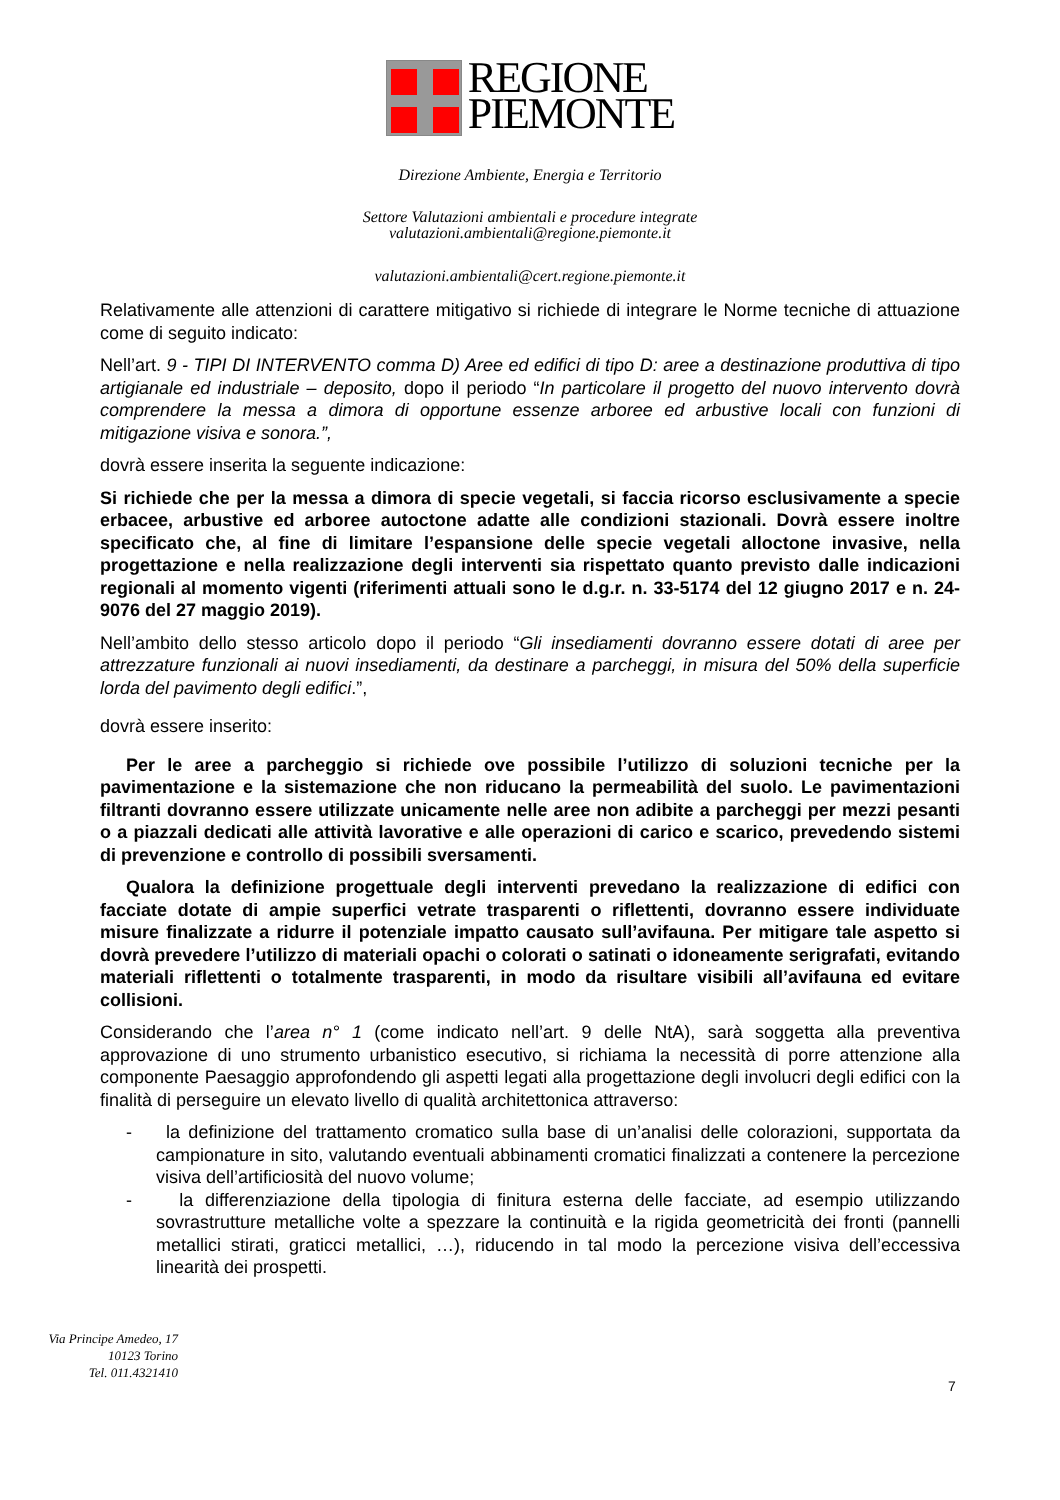REGIONE
PIEMONTE
Direzione Ambiente, Energia e Territorio
Settore Valutazioni ambientali e procedure integrate
valutazioni.ambientali@regione.piemonte.it
valutazioni.ambientali@cert.regione.piemonte.it
Relativamente alle attenzioni di carattere mitigativo si richiede di integrare le Norme tecniche di attuazione come di seguito indicato:
Nell’art. 9 - TIPI DI INTERVENTO comma D) Aree ed edifici di tipo D: aree a destinazione produttiva di tipo artigianale ed industriale – deposito, dopo il periodo “In particolare il progetto del nuovo intervento dovrà comprendere la messa a dimora di opportune essenze arboree ed arbustive locali con funzioni di mitigazione visiva e sonora.”,
dovrà essere inserita la seguente indicazione:
Si richiede che per la messa a dimora di specie vegetali, si faccia ricorso esclusivamente a specie erbacee, arbustive ed arboree autoctone adatte alle condizioni stazionali. Dovrà essere inoltre specificato che, al fine di limitare l’espansione delle specie vegetali alloctone invasive, nella progettazione e nella realizzazione degli interventi sia rispettato quanto previsto dalle indicazioni regionali al momento vigenti (riferimenti attuali sono le d.g.r. n. 33-5174 del 12 giugno 2017 e n. 24-9076 del 27 maggio 2019).
Nell’ambito dello stesso articolo dopo il periodo “Gli insediamenti dovranno essere dotati di aree per attrezzature funzionali ai nuovi insediamenti, da destinare a parcheggi, in misura del 50% della superficie lorda del pavimento degli edifici.”,
dovrà essere inserito:
Per le aree a parcheggio si richiede ove possibile l’utilizzo di soluzioni tecniche per la pavimentazione e la sistemazione che non riducano la permeabilità del suolo. Le pavimentazioni filtranti dovranno essere utilizzate unicamente nelle aree non adibite a parcheggi per mezzi pesanti o a piazzali dedicati alle attività lavorative e alle operazioni di carico e scarico, prevedendo sistemi di prevenzione e controllo di possibili sversamenti.
Qualora la definizione progettuale degli interventi prevedano la realizzazione di edifici con facciate dotate di ampie superfici vetrate trasparenti o riflettenti, dovranno essere individuate misure finalizzate a ridurre il potenziale impatto causato sull’avifauna. Per mitigare tale aspetto si dovrà prevedere l’utilizzo di materiali opachi o colorati o satinati o idoneamente serigrafati, evitando materiali riflettenti o totalmente trasparenti, in modo da risultare visibili all’avifauna ed evitare collisioni.
Considerando che l’area n° 1 (come indicato nell’art. 9 delle NtA), sarà soggetta alla preventiva approvazione di uno strumento urbanistico esecutivo, si richiama la necessità di porre attenzione alla componente Paesaggio approfondendo gli aspetti legati alla progettazione degli involucri degli edifici con la finalità di perseguire un elevato livello di qualità architettonica attraverso:
- la definizione del trattamento cromatico sulla base di un’analisi delle colorazioni, supportata da campionature in sito, valutando eventuali abbinamenti cromatici finalizzati a contenere la percezione visiva dell’artificiosità del nuovo volume;
- la differenziazione della tipologia di finitura esterna delle facciate, ad esempio utilizzando sovrastrutture metalliche volte a spezzare la continuità e la rigida geometricità dei fronti (pannelli metallici stirati, graticci metallici, …), riducendo in tal modo la percezione visiva dell’eccessiva linearità dei prospetti.
Via Principe Amedeo, 17
10123 Torino
Tel. 011.4321410
7